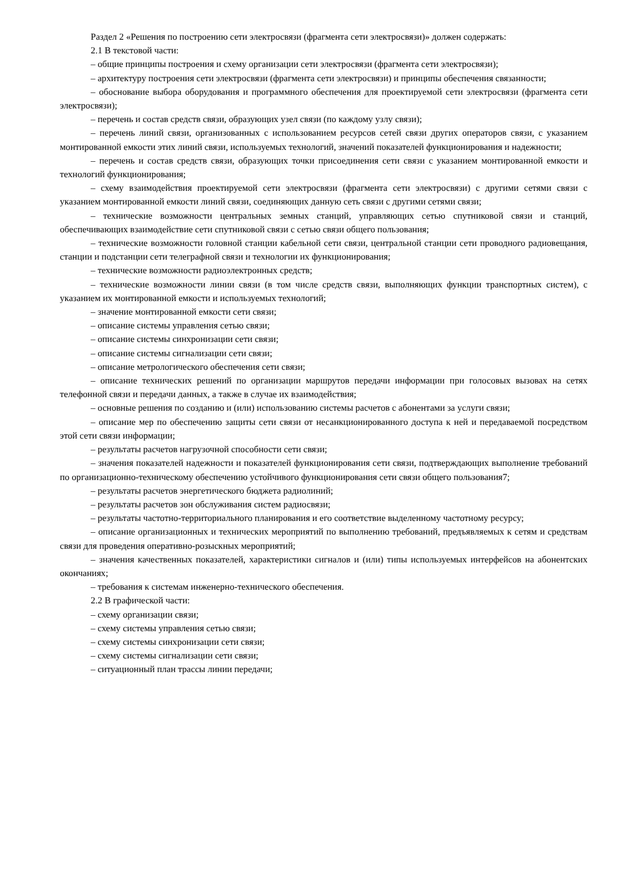Раздел 2 «Решения по построению сети электросвязи (фрагмента сети электросвязи)» должен содержать:
2.1 В текстовой части:
– общие принципы построения и схему организации сети электросвязи (фрагмента сети электросвязи);
– архитектуру построения сети электросвязи (фрагмента сети электросвязи) и принципы обеспечения связанности;
– обоснование выбора оборудования и программного обеспечения для проектируемой сети электросвязи (фрагмента сети электросвязи);
– перечень и состав средств связи, образующих узел связи (по каждому узлу связи);
– перечень линий связи, организованных с использованием ресурсов сетей связи других операторов связи, с указанием монтированной емкости этих линий связи, используемых технологий, значений показателей функционирования и надежности;
– перечень и состав средств связи, образующих точки присоединения сети связи с указанием монтированной емкости и технологий функционирования;
– схему взаимодействия проектируемой сети электросвязи (фрагмента сети электросвязи) с другими сетями связи с указанием монтированной емкости линий связи, соединяющих данную сеть связи с другими сетями связи;
– технические возможности центральных земных станций, управляющих сетью спутниковой связи и станций, обеспечивающих взаимодействие сети спутниковой связи с сетью связи общего пользования;
– технические возможности головной станции кабельной сети связи, центральной станции сети проводного радиовещания, станции и подстанции сети телеграфной связи и технологии их функционирования;
– технические возможности радиоэлектронных средств;
– технические возможности линии связи (в том числе средств связи, выполняющих функции транспортных систем), с указанием их монтированной емкости и используемых технологий;
– значение монтированной емкости сети связи;
– описание системы управления сетью связи;
– описание системы синхронизации сети связи;
– описание системы сигнализации сети связи;
– описание метрологического обеспечения сети связи;
– описание технических решений по организации маршрутов передачи информации при голосовых вызовах на сетях телефонной связи и передачи данных, а также в случае их взаимодействия;
– основные решения по созданию и (или) использованию системы расчетов с абонентами за услуги связи;
– описание мер по обеспечению защиты сети связи от несанкционированного доступа к ней и передаваемой посредством этой сети связи информации;
– результаты расчетов нагрузочной способности сети связи;
– значения показателей надежности и показателей функционирования сети связи, подтверждающих выполнение требований по организационно-техническому обеспечению устойчивого функционирования сети связи общего пользования7;
– результаты расчетов энергетического бюджета радиолиний;
– результаты расчетов зон обслуживания систем радиосвязи;
– результаты частотно-территориального планирования и его соответствие выделенному частотному ресурсу;
– описание организационных и технических мероприятий по выполнению требований, предъявляемых к сетям и средствам связи для проведения оперативно-розыскных мероприятий;
– значения качественных показателей, характеристики сигналов и (или) типы используемых интерфейсов на абонентских окончаниях;
– требования к системам инженерно-технического обеспечения.
2.2 В графической части:
– схему организации связи;
– схему системы управления сетью связи;
– схему системы синхронизации сети связи;
– схему системы сигнализации сети связи;
– ситуационный план трассы линии передачи;